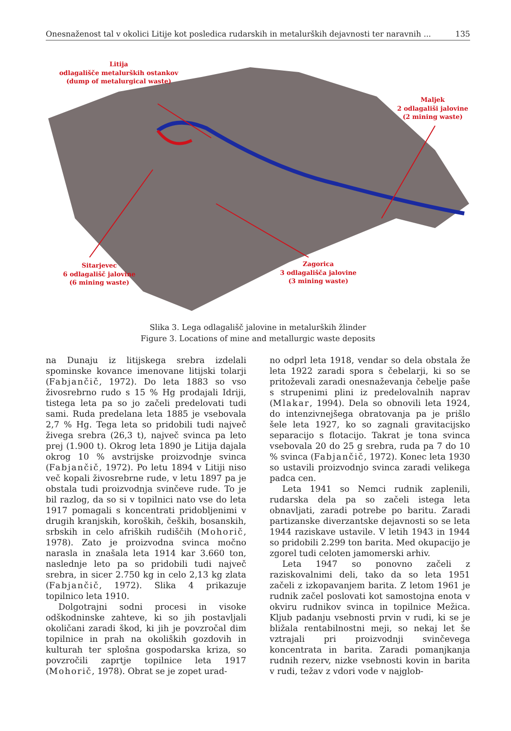Onesnaženost tal v okolici Litije kot posledica rudarskih in metalurških dejavnosti ter naravnih ... 135
Litija
odlagališče metalurških ostankov
(dump of metalurgical waste)
Maljek
2 odlagališi jalovine
(2 mining waste)
Sitarjevec
6 odlagališč jalovine
(6 mining waste)
Zagorica
3 odlagališča jalovine
(3 mining waste)
Slika 3. Lega odlagališč jalovine in metalurških žlinder
Figure 3. Locations of mine and metallurgic waste deposits
na Dunaju iz litijskega srebra izdelali spominske kovance imenovane litijski tolarji (Fabjančič, 1972). Do leta 1883 so vso živosrebrno rudo s 15 % Hg prodajali Idriji, tistega leta pa so jo začeli predelovati tudi sami. Ruda predelana leta 1885 je vsebovala 2,7 % Hg. Tega leta so pridobili tudi največ živega srebra (26,3 t), največ svinca pa leto prej (1.900 t). Okrog leta 1890 je Litija dajala okrog 10 % avstrijske proizvodnje svinca (Fabjančič, 1972). Po letu 1894 v Litiji niso več kopali živosrebrne rude, v letu 1897 pa je obstala tudi proizvodnja svinčeve rude. To je bil razlog, da so si v topilnici nato vse do leta 1917 pomagali s koncentrati pridobljenimi v drugih kranjskih, koroških, čeških, bosanskih, srbskih in celo afriških rudiščih (Mohorič, 1978). Zato je proizvodna svinca močno narasla in znašala leta 1914 kar 3.660 ton, naslednje leto pa so pridobili tudi največ srebra, in sicer 2.750 kg in celo 2,13 kg zlata (Fabjančič, 1972). Slika 4 prikazuje topilnico leta 1910.
Dolgotrajni sodni procesi in visoke odškodninske zahteve, ki so jih postavljali okoličani zaradi škod, ki jih je povzročal dim topilnice in prah na okoliških gozdovih in kulturah ter splošna gospodarska kriza, so povzročili zaprtje topilnice leta 1917 (Mohorič, 1978). Obrat se je zopet urad-
no odprl leta 1918, vendar so dela obstala že leta 1922 zaradi spora s čebelarji, ki so se pritoževali zaradi onesnaževanja čebelje paše s strupenimi plini iz predelovalnih naprav (Mlakar, 1994). Dela so obnovili leta 1924, do intenzivnejšega obratovanja pa je prišlo šele leta 1927, ko so zagnali gravitacijsko separacijo s flotacijo. Takrat je tona svinca vsebovala 20 do 25 g srebra, ruda pa 7 do 10 % svinca (Fabjančič, 1972). Konec leta 1930 so ustavili proizvodnjo svinca zaradi velikega padca cen.
Leta 1941 so Nemci rudnik zaplenili, rudarska dela pa so začeli istega leta obnavljati, zaradi potrebe po baritu. Zaradi partizanske diverzantske dejavnosti so se leta 1944 raziskave ustavile. V letih 1943 in 1944 so pridobili 2.299 ton barita. Med okupacijo je zgorel tudi celoten jamomerski arhiv.
Leta 1947 so ponovno začeli z raziskovalnimi deli, tako da so leta 1951 začeli z izkopavanjem barita. Z letom 1961 je rudnik začel poslovati kot samostojna enota v okviru rudnikov svinca in topilnice Mežica. Kljub padanju vsebnosti prvin v rudi, ki se je bližala rentabilnostni meji, so nekaj let še vztrajali pri proizvodnji svinčevega koncentrata in barita. Zaradi pomanjkanja rudnih rezerv, nizke vsebnosti kovin in barita v rudi, težav z vdori vode v najglob-